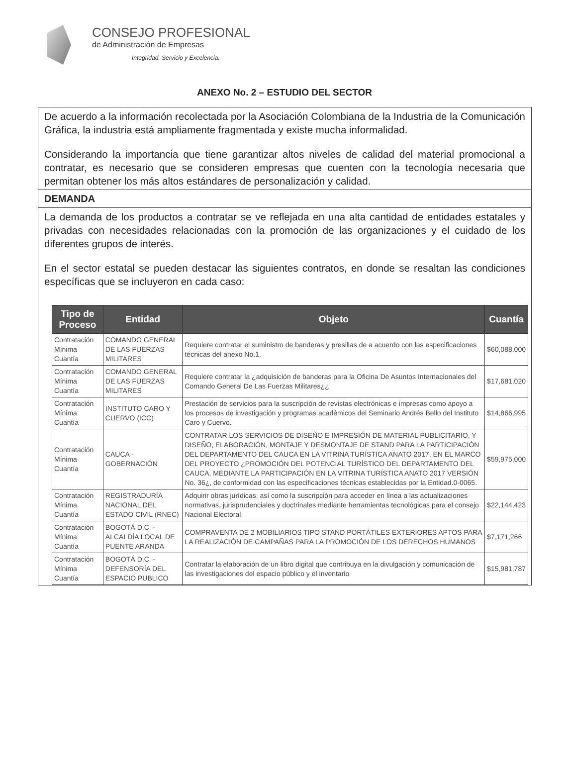CONSEJO PROFESIONAL
de Administración de Empresas
Integridad, Servicio y Excelencia.
ANEXO No. 2 – ESTUDIO DEL SECTOR
De acuerdo a la información recolectada por la Asociación Colombiana de la Industria de la Comunicación Gráfica, la industria está ampliamente fragmentada y existe mucha informalidad.
Considerando la importancia que tiene garantizar altos niveles de calidad del material promocional a contratar, es necesario que se consideren empresas que cuenten con la tecnología necesaria que permitan obtener los más altos estándares de personalización y calidad.
DEMANDA
La demanda de los productos a contratar se ve reflejada en una alta cantidad de entidades estatales y privadas con necesidades relacionadas con la promoción de las organizaciones y el cuidado de los diferentes grupos de interés.
En el sector estatal se pueden destacar las siguientes contratos, en donde se resaltan las condiciones específicas que se incluyeron en cada caso:
| Tipo de Proceso | Entidad | Objeto | Cuantía |
| --- | --- | --- | --- |
| Contratación Mínima Cuantía | COMANDO GENERAL DE LAS FUERZAS MILITARES | Requiere contratar el suministro de banderas y presillas de a acuerdo con las especificaciones técnicas del anexo No.1. | $60,088,000 |
| Contratación Mínima Cuantía | COMANDO GENERAL DE LAS FUERZAS MILITARES | Requiere contratar la ¿adquisición de banderas para la Oficina De Asuntos Internacionales del Comando General De Las Fuerzas Militares¿¿ | $17,681,020 |
| Contratación Mínima Cuantía | INSTITUTO CARO Y CUERVO (ICC) | Prestación de servicios para la suscripción de revistas electrónicas e impresas como apoyo a los procesos de investigación y programas académicos del Seminario Andrés Bello del Instituto Caro y Cuervo. | $14,866,995 |
| Contratación Mínima Cuantía | CAUCA - GOBERNACIÓN | CONTRATAR LOS SERVICIOS DE DISEÑO E IMPRESIÓN DE MATERIAL PUBLICITARIO, Y DISEÑO, ELABORACIÓN, MONTAJE Y DESMONTAJE DE STAND PARA LA PARTICIPACIÓN DEL DEPARTAMENTO DEL CAUCA EN LA VITRINA TURÍSTICA ANATO 2017, EN EL MARCO DEL PROYECTO ¿PROMOCIÓN DEL POTENCIAL TURÍSTICO DEL DEPARTAMENTO DEL CAUCA, MEDIANTE LA PARTICIPACIÓN EN LA VITRINA TURÍSTICA ANATO 2017 VERSIÓN No. 36¿, de conformidad con las especificaciones técnicas establecidas por la Entidad.0-0065. | $59,975,000 |
| Contratación Mínima Cuantía | REGISTRADURÍA NACIONAL DEL ESTADO CIVIL (RNEC) | Adquirir obras jurídicas, así como la suscripción para acceder en línea a las actualizaciones normativas, jurisprudenciales y doctrinales mediante herramientas tecnológicas para el consejo Nacional Electoral | $22,144,423 |
| Contratación Mínima Cuantía | BOGOTÁ D.C. - ALCALDÍA LOCAL DE PUENTE ARANDA | COMPRAVENTA DE 2 MOBILIARIOS TIPO STAND PORTÁTILES EXTERIORES APTOS PARA LA REALIZACIÓN DE CAMPAÑAS PARA LA PROMOCIÓN DE LOS DERECHOS HUMANOS | $7,171,266 |
| Contratación Mínima Cuantía | BOGOTÁ D.C. - DEFENSORÍA DEL ESPACIO PUBLICO | Contratar la elaboración de un libro digital que contribuya en la divulgación y comunicación de las investigaciones del espacio público y el inventario | $15,981,787 |